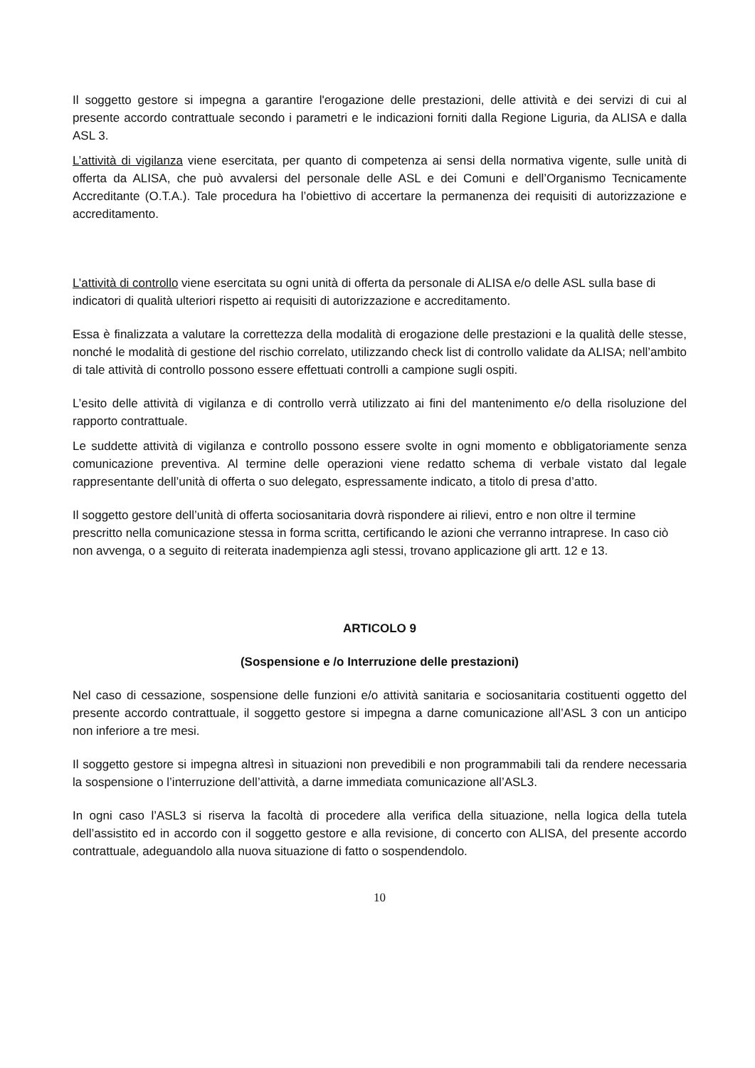Il soggetto gestore si impegna a garantire l'erogazione delle prestazioni, delle attività e dei servizi di cui al presente accordo contrattuale secondo i parametri e le indicazioni forniti dalla Regione Liguria, da ALISA e dalla ASL 3.
L’attività di vigilanza viene esercitata, per quanto di competenza ai sensi della normativa vigente, sulle unità di offerta da ALISA, che può avvalersi del personale delle ASL e dei Comuni e dell’Organismo Tecnicamente Accreditante (O.T.A.). Tale procedura ha l’obiettivo di accertare la permanenza dei requisiti di autorizzazione e accreditamento.
L’attività di controllo viene esercitata su ogni unità di offerta da personale di ALISA e/o delle ASL sulla base di indicatori di qualità ulteriori rispetto ai requisiti di autorizzazione e accreditamento.
Essa è finalizzata a valutare la correttezza della modalità di erogazione delle prestazioni e la qualità delle stesse, nonché le modalità di gestione del rischio correlato, utilizzando check list di controllo validate da ALISA; nell’ambito di tale attività di controllo possono essere effettuati controlli a campione sugli ospiti.
L’esito delle attività di vigilanza e di controllo verrà utilizzato ai fini del mantenimento e/o della risoluzione del rapporto contrattuale.
Le suddette attività di vigilanza e controllo possono essere svolte in ogni momento e obbligatoriamente senza comunicazione preventiva. Al termine delle operazioni viene redatto schema di verbale vistato dal legale rappresentante dell’unità di offerta o suo delegato, espressamente indicato, a titolo di presa d’atto.
Il soggetto gestore dell’unità di offerta sociosanitaria dovrà rispondere ai rilievi, entro e non oltre il termine prescritto nella comunicazione stessa in forma scritta, certificando le azioni che verranno intraprese. In caso ciò non avvenga, o a seguito di reiterata inadempienza agli stessi, trovano applicazione gli artt. 12 e 13.
ARTICOLO 9
(Sospensione e /o Interruzione delle prestazioni)
Nel caso di cessazione, sospensione delle funzioni e/o attività sanitaria e sociosanitaria costituenti oggetto del presente accordo contrattuale, il soggetto gestore si impegna a darne comunicazione all’ASL 3 con un anticipo non inferiore a tre mesi.
Il soggetto gestore si impegna altresì in situazioni non prevedibili e non programmabili tali da rendere necessaria la sospensione o l’interruzione dell’attività, a darne immediata comunicazione all’ASL3.
In ogni caso l’ASL3 si riserva la facoltà di procedere alla verifica della situazione, nella logica della tutela dell’assistito ed in accordo con il soggetto gestore e alla revisione, di concerto con ALISA, del presente accordo contrattuale, adeguandolo alla nuova situazione di fatto o sospendendolo.
10